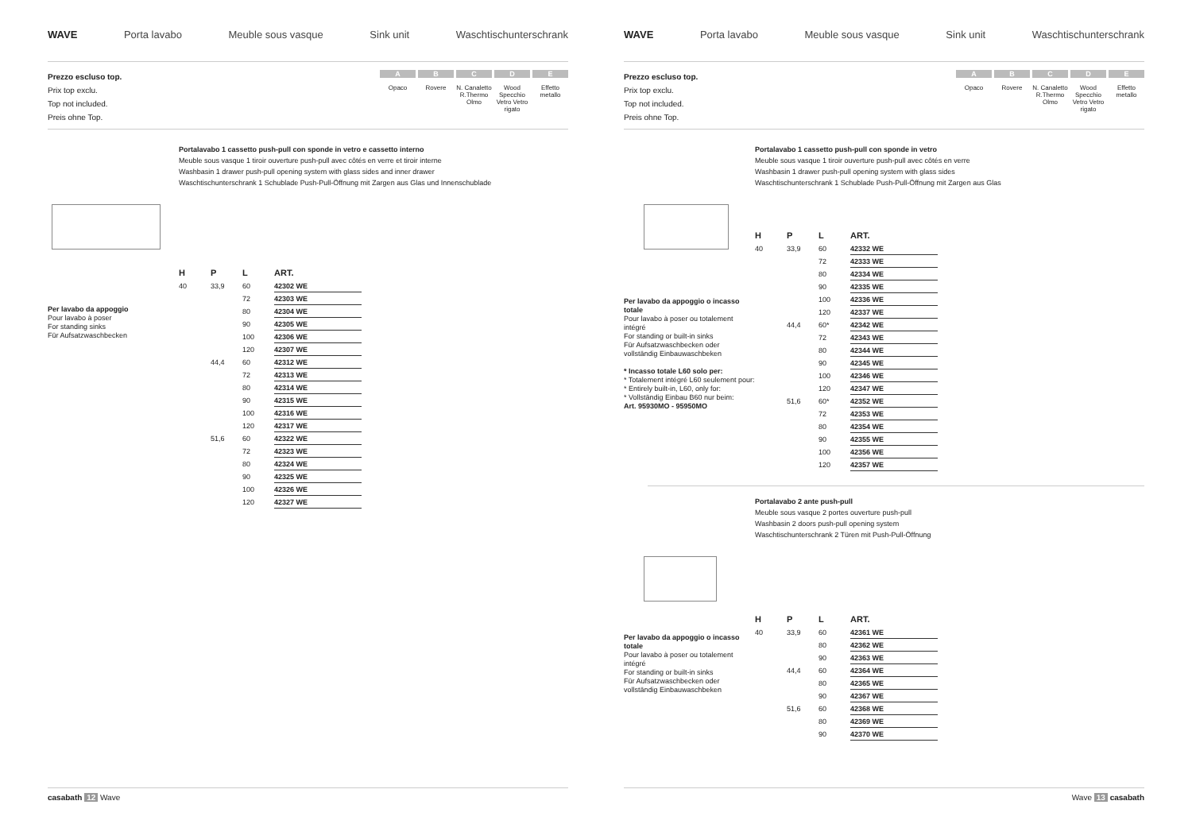WAVE Porta lavabo Meuble sous vasque Sink unit Waschtischunterschrank
Prezzo escluso top.
Prix top exclu.
Top not included.
Preis ohne Top.
A
Opaco
B
Rovere
C
N. Canaletto R.Thermo Olmo
D
Wood Specchio Vetro Vetro rigato
E
Effetto metallo
Portalavabo 1 cassetto push-pull con sponde in vetro e cassetto interno
Meuble sous vasque 1 tiroir ouverture push-pull avec côtés en verre et tiroir interne
Washbasin 1 drawer push-pull opening system with glass sides and inner drawer
Waschtischunterschrank 1 Schublade Push-Pull-Öffnung mit Zargen aus Glas und Innenschublade
Per lavabo da appoggio
Pour lavabo à poser
For standing sinks
Für Aufsatzwaschbecken
| H | P | L | ART. |
| --- | --- | --- | --- |
| 40 | 33,9 | 60 | 42302 WE |
| | | 72 | 42303 WE |
| | | 80 | 42304 WE |
| | | 90 | 42305 WE |
| | | 100 | 42306 WE |
| | | 120 | 42307 WE |
| | 44,4 | 60 | 42312 WE |
| | | 72 | 42313 WE |
| | | 80 | 42314 WE |
| | | 90 | 42315 WE |
| | | 100 | 42316 WE |
| | | 120 | 42317 WE |
| | 51,6 | 60 | 42322 WE |
| | | 72 | 42323 WE |
| | | 80 | 42324 WE |
| | | 90 | 42325 WE |
| | | 100 | 42326 WE |
| | | 120 | 42327 WE |
casabath 12 Wave
WAVE Porta lavabo Meuble sous vasque Sink unit Waschtischunterschrank
Prezzo escluso top.
Prix top exclu.
Top not included.
Preis ohne Top.
A
Opaco
B
Rovere
C
N. Canaletto R.Thermo Olmo
D
Wood Specchio Vetro Vetro rigato
E
Effetto metallo
Portalavabo 1 cassetto push-pull con sponde in vetro
Meuble sous vasque 1 tiroir ouverture push-pull avec côtés en verre
Washbasin 1 drawer push-pull opening system with glass sides
Waschtischunterschrank 1 Schublade Push-Pull-Öffnung mit Zargen aus Glas
Per lavabo da appoggio o incasso totale
Pour lavabo à poser ou totalement intégré
For standing or built-in sinks
Für Aufsatzwaschbecken oder vollständig Einbauwaschbeken
* Incasso totale L60 solo per:
* Totalement intégré L60 seulement pour:
* Entirely built-in, L60, only for:
* Vollständig Einbau B60 nur beim:
Art. 95930MO - 95950MO
| H | P | L | ART. |
| --- | --- | --- | --- |
| 40 | 33,9 | 60 | 42332 WE |
| | | 72 | 42333 WE |
| | | 80 | 42334 WE |
| | | 90 | 42335 WE |
| | | 100 | 42336 WE |
| | | 120 | 42337 WE |
| | 44,4 | 60* | 42342 WE |
| | | 72 | 42343 WE |
| | | 80 | 42344 WE |
| | | 90 | 42345 WE |
| | | 100 | 42346 WE |
| | | 120 | 42347 WE |
| | 51,6 | 60* | 42352 WE |
| | | 72 | 42353 WE |
| | | 80 | 42354 WE |
| | | 90 | 42355 WE |
| | | 100 | 42356 WE |
| | | 120 | 42357 WE |
Portalavabo 2 ante push-pull
Meuble sous vasque 2 portes ouverture push-pull
Washbasin 2 doors push-pull opening system
Waschtischunterschrank 2 Türen mit Push-Pull-Öffnung
Per lavabo da appoggio o incasso totale
Pour lavabo à poser ou totalement intégré
For standing or built-in sinks
Für Aufsatzwaschbecken oder vollständig Einbauwaschbeken
| H | P | L | ART. |
| --- | --- | --- | --- |
| 40 | 33,9 | 60 | 42361 WE |
| | | 80 | 42362 WE |
| | | 90 | 42363 WE |
| | 44,4 | 60 | 42364 WE |
| | | 80 | 42365 WE |
| | | 90 | 42367 WE |
| | 51,6 | 60 | 42368 WE |
| | | 80 | 42369 WE |
| | | 90 | 42370 WE |
Wave 13 casabath